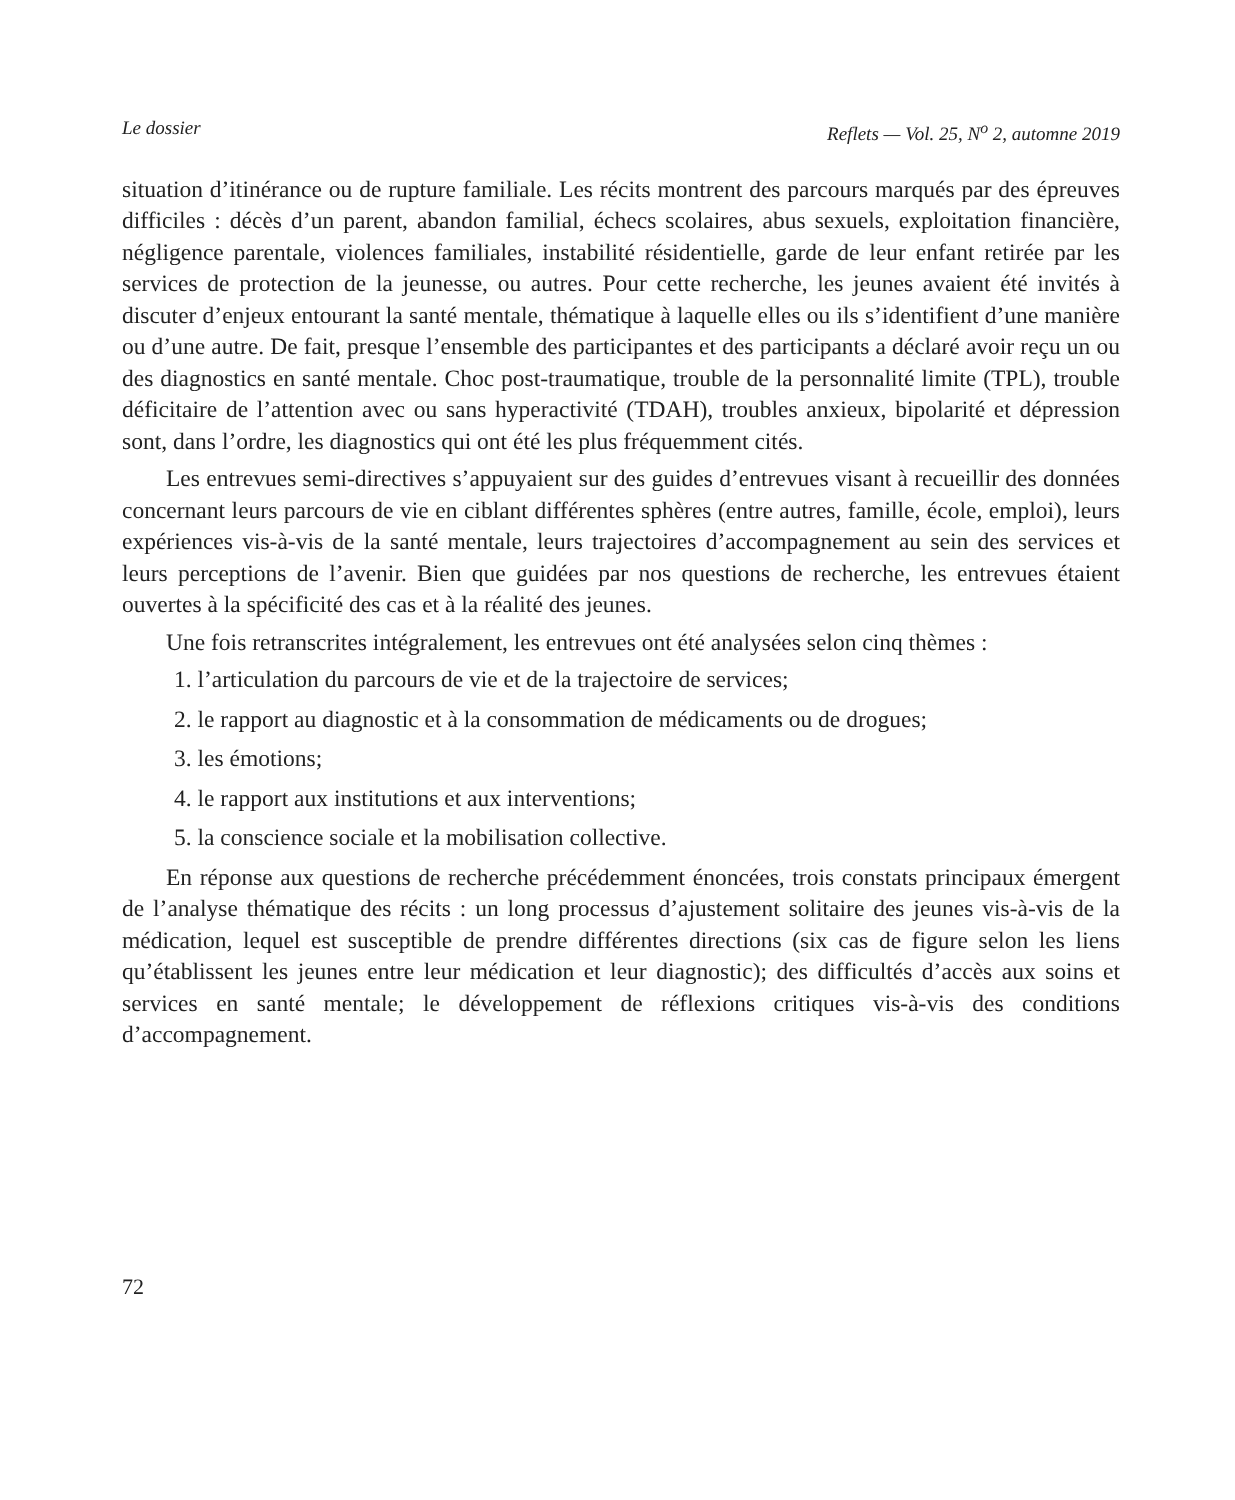Le dossier Reflets — Vol. 25, N<sup>o</sup> 2, automne 2019
situation d’itinérance ou de rupture familiale. Les récits montrent des parcours marqués par des épreuves difficiles : décès d’un parent, abandon familial, échecs scolaires, abus sexuels, exploitation financière, négligence parentale, violences familiales, instabilité résidentielle, garde de leur enfant retirée par les services de protection de la jeunesse, ou autres. Pour cette recherche, les jeunes avaient été invités à discuter d’enjeux entourant la santé mentale, thématique à laquelle elles ou ils s’identifient d’une manière ou d’une autre. De fait, presque l’ensemble des participantes et des participants a déclaré avoir reçu un ou des diagnostics en santé mentale. Choc post-traumatique, trouble de la personnalité limite (TPL), trouble déficitaire de l’attention avec ou sans hyperactivité (TDAH), troubles anxieux, bipolarité et dépression sont, dans l’ordre, les diagnostics qui ont été les plus fréquemment cités.
Les entrevues semi-directives s’appuyaient sur des guides d’entrevues visant à recueillir des données concernant leurs parcours de vie en ciblant différentes sphères (entre autres, famille, école, emploi), leurs expériences vis-à-vis de la santé mentale, leurs trajectoires d’accompagnement au sein des services et leurs perceptions de l’avenir. Bien que guidées par nos questions de recherche, les entrevues étaient ouvertes à la spécificité des cas et à la réalité des jeunes.
Une fois retranscrites intégralement, les entrevues ont été analysées selon cinq thèmes :
1. l’articulation du parcours de vie et de la trajectoire de services;
2. le rapport au diagnostic et à la consommation de médicaments ou de drogues;
3. les émotions;
4. le rapport aux institutions et aux interventions;
5. la conscience sociale et la mobilisation collective.
En réponse aux questions de recherche précédemment énoncées, trois constats principaux émergent de l’analyse thématique des récits : un long processus d’ajustement solitaire des jeunes vis-à-vis de la médication, lequel est susceptible de prendre différentes directions (six cas de figure selon les liens qu’établissent les jeunes entre leur médication et leur diagnostic); des difficultés d’accès aux soins et services en santé mentale; le développement de réflexions critiques vis-à-vis des conditions d’accompagnement.
72